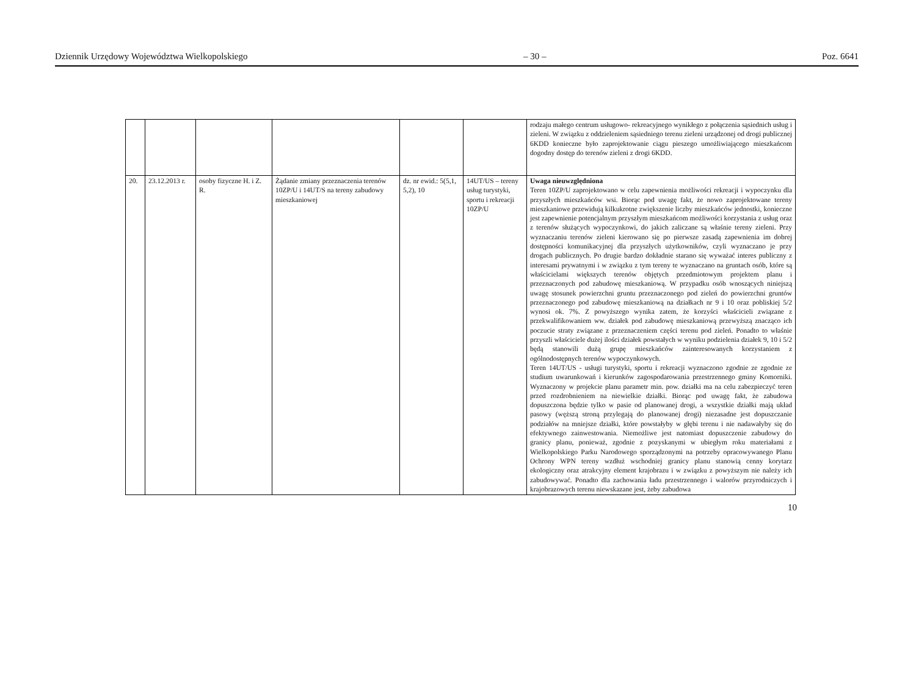Dziennik Urzędowy Województwa Wielkopolskiego – 30 – Poz. 6641
| | | | | | | rodzaju małego centrum usługowo- rekreacyjnego wynikłego z połączenia sąsiednich usług i zieleni. W związku z oddzieleniem sąsiedniego terenu zieleni urządzonej od drogi publicznej 6KDD konieczne było zaprojektowanie ciągu pieszego umożliwiającego mieszkańcom dogodny dostęp do terenów zieleni z drogi 6KDD. |
| 20. | 23.12.2013 r. | osoby fizyczne H. i Z. R. | Żądanie zmiany przeznaczenia terenów 10ZP/U i 14UT/S na tereny zabudowy mieszkaniowej | dz. nr ewid.: 5(5,1, 5,2), 10 | 14UT/US – tereny usług turystyki, sportu i rekreacji 10ZP/U | Uwaga nieuwzględniona Teren 10ZP/U zaprojektowano w celu zapewnienia możliwości rekreacji i wypoczynku dla przyszłych mieszkańców wsi. Biorąc pod uwagę fakt, że nowo zaprojektowane tereny mieszkaniowe przewidują kilkukrotne zwiększenie liczby mieszkańców jednostki, konieczne jest zapewnienie potencjalnym przyszłym mieszkańcom możliwości korzystania z usług oraz z terenów służących wypoczynkowi, do jakich zaliczane są właśnie tereny zieleni. Przy wyznaczaniu terenów zieleni kierowano się po pierwsze zasadą zapewnienia im dobrej dostępności komunikacyjnej dla przyszłych użytkowników, czyli wyznaczano je przy drogach publicznych. Po drugie bardzo dokładnie starano się wyważać interes publiczny z interesami prywatnymi i w związku z tym tereny te wyznaczano na gruntach osób, które są właścicielami większych terenów objętych przedmiotowym projektem planu i przeznaczonych pod zabudowę mieszkaniową. W przypadku osób wnoszących niniejszą uwagę stosunek powierzchni gruntu przeznaczonego pod zieleń do powierzchni gruntów przeznaczonego pod zabudowę mieszkaniową na działkach nr 9 i 10 oraz pobliskiej 5/2 wynosi ok. 7%. Z powyższego wynika zatem, że korzyści właścicieli związane z przekwalifikowaniem ww. działek pod zabudowę mieszkaniową przewyższą znacząco ich poczucie straty związane z przeznaczeniem części terenu pod zieleń. Ponadto to właśnie przyszli właściciele dużej ilości działek powstałych w wyniku podzielenia działek 9, 10 i 5/2 będą stanowili dużą grupę mieszkańców zainteresowanych korzystaniem z ogólnodostępnych terenów wypoczynkowych. Teren 14UT/US - usługi turystyki, sportu i rekreacji wyznaczono zgodnie ze zgodnie ze studium uwarunkowań i kierunków zagospodarowania przestrzennego gminy Komorniki. Wyznaczony w projekcie planu parametr min. pow. działki ma na celu zabezpieczyć teren przed rozdrobnieniem na niewielkie działki. Biorąc pod uwagę fakt, że zabudowa dopuszczona będzie tylko w pasie od planowanej drogi, a wszystkie działki mają układ pasowy (węższą stroną przylegają do planowanej drogi) niezasadne jest dopuszczanie podziałów na mniejsze działki, które powstałyby w głębi terenu i nie nadawałyby się do efektywnego zainwestowania. Niemożliwe jest natomiast dopuszczenie zabudowy do granicy planu, ponieważ, zgodnie z pozyskanymi w ubiegłym roku materiałami z Wielkopolskiego Parku Narodowego sporządzonymi na potrzeby opracowywanego Planu Ochrony WPN tereny wzdłuż wschodniej granicy planu stanowią cenny korytarz ekologiczny oraz atrakcyjny element krajobrazu i w związku z powyższym nie należy ich zabudowywać. Ponadto dla zachowania ładu przestrzennego i walorów przyrodniczych i krajobrazowych terenu niewskazane jest, żeby zabudowa |
10